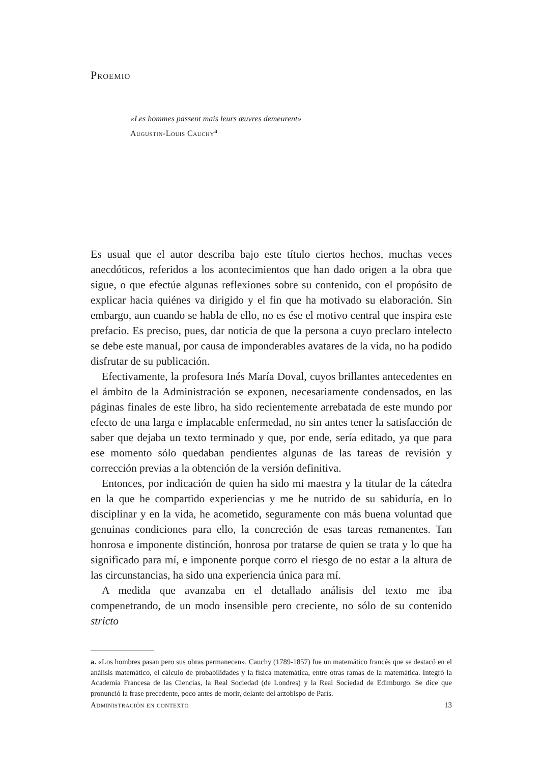Proemio
«Les hommes passent mais leurs œuvres demeurent»
Augustin-Louis Cauchy<sup>a</sup>
Es usual que el autor describa bajo este título ciertos hechos, muchas veces anecdóticos, referidos a los acontecimientos que han dado origen a la obra que sigue, o que efectúe algunas reflexiones sobre su contenido, con el propósito de explicar hacia quiénes va dirigido y el fin que ha motivado su elaboración. Sin embargo, aun cuando se habla de ello, no es ése el motivo central que inspira este prefacio. Es preciso, pues, dar noticia de que la persona a cuyo preclaro intelecto se debe este manual, por causa de imponderables avatares de la vida, no ha podido disfrutar de su publicación.
Efectivamente, la profesora Inés María Doval, cuyos brillantes antecedentes en el ámbito de la Administración se exponen, necesariamente condensados, en las páginas finales de este libro, ha sido recientemente arrebatada de este mundo por efecto de una larga e implacable enfermedad, no sin antes tener la satisfacción de saber que dejaba un texto terminado y que, por ende, sería editado, ya que para ese momento sólo quedaban pendientes algunas de las tareas de revisión y corrección previas a la obtención de la versión definitiva.
Entonces, por indicación de quien ha sido mi maestra y la titular de la cátedra en la que he compartido experiencias y me he nutrido de su sabiduría, en lo disciplinar y en la vida, he acometido, seguramente con más buena voluntad que genuinas condiciones para ello, la concreción de esas tareas remanentes. Tan honrosa e imponente distinción, honrosa por tratarse de quien se trata y lo que ha significado para mí, e imponente porque corro el riesgo de no estar a la altura de las circunstancias, ha sido una experiencia única para mí.
A medida que avanzaba en el detallado análisis del texto me iba compenetrando, de un modo insensible pero creciente, no sólo de su contenido stricto
a. «Los hombres pasan pero sus obras permanecen». Cauchy (1789-1857) fue un matemático francés que se destacó en el análisis matemático, el cálculo de probabilidades y la física matemática, entre otras ramas de la matemática. Integró la Academia Francesa de las Ciencias, la Real Sociedad (de Londres) y la Real Sociedad de Edimburgo. Se dice que pronunció la frase precedente, poco antes de morir, delante del arzobispo de París.
Administración en contexto 13